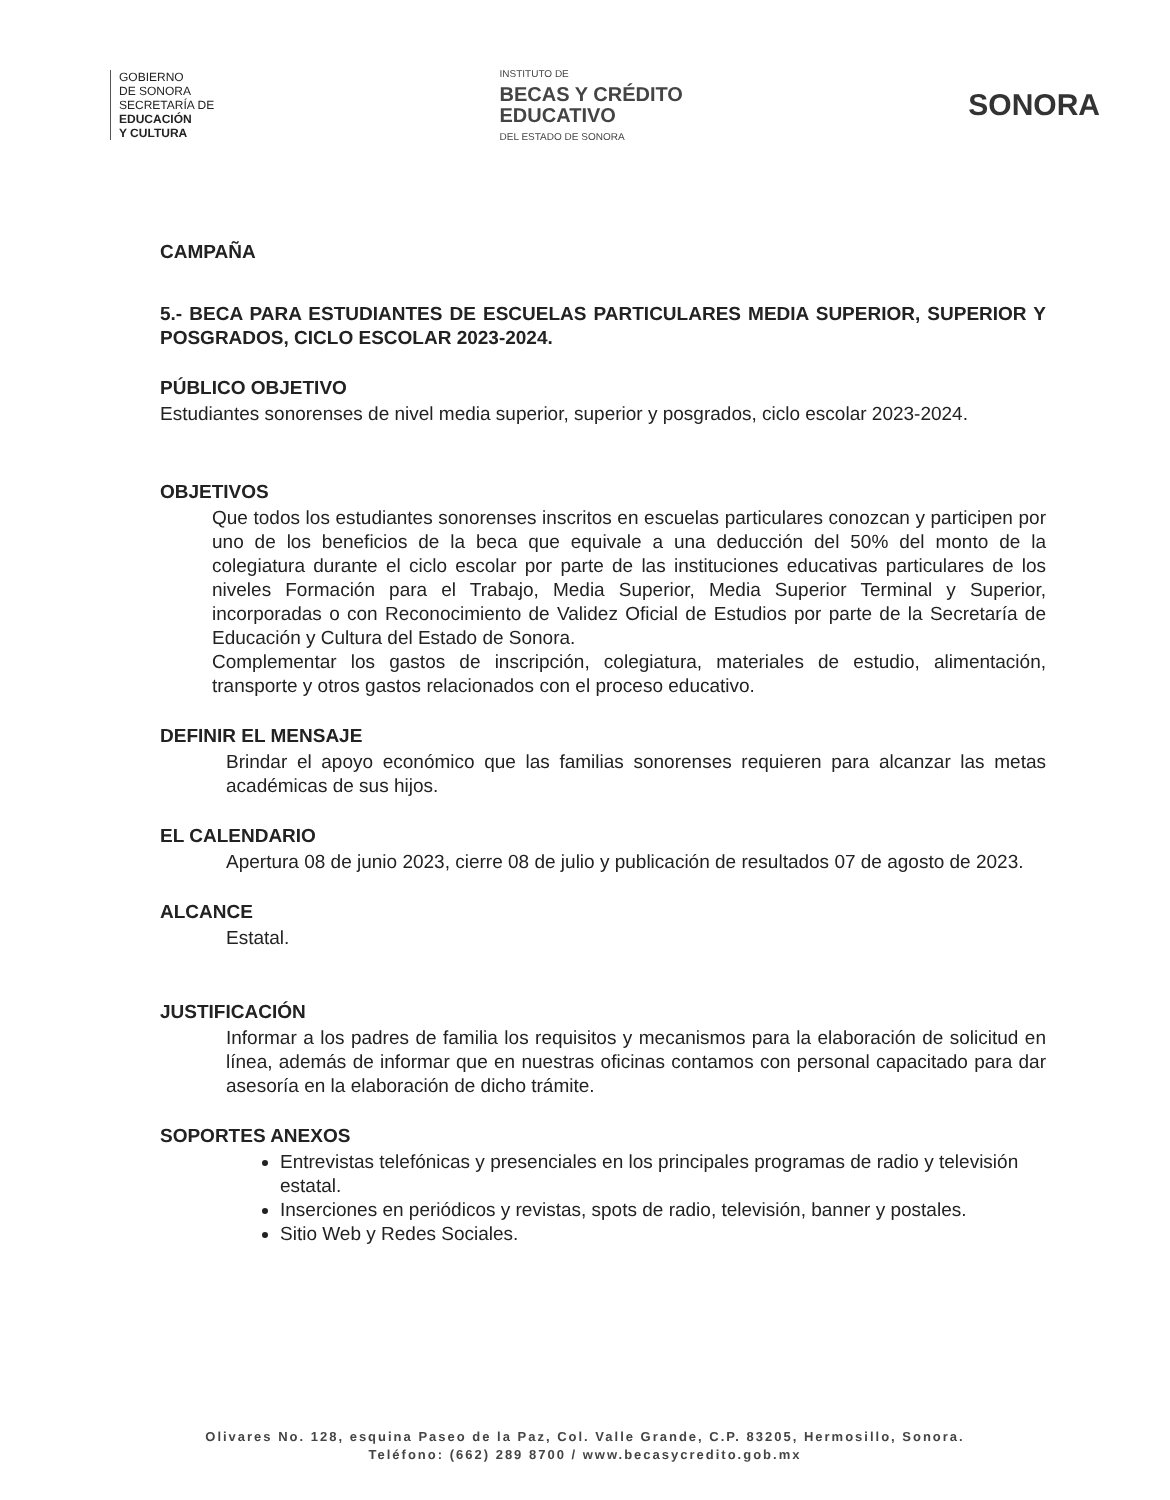GOBIERNO
DE SONORA
SECRETARÍA DE
EDUCACIÓN
Y CULTURA
INSTITUTO DE
BECAS Y CRÉDITO
EDUCATIVO
DEL ESTADO DE SONORA
SONORA
CAMPAÑA
5.- BECA PARA ESTUDIANTES DE ESCUELAS PARTICULARES MEDIA SUPERIOR, SUPERIOR Y POSGRADOS, CICLO ESCOLAR 2023-2024.
PÚBLICO OBJETIVO
Estudiantes sonorenses de nivel media superior, superior y posgrados, ciclo escolar 2023-2024.
OBJETIVOS
Que todos los estudiantes sonorenses inscritos en escuelas particulares conozcan y participen por uno de los beneficios de la beca que equivale a una deducción del 50% del monto de la colegiatura durante el ciclo escolar por parte de las instituciones educativas particulares de los niveles Formación para el Trabajo, Media Superior, Media Superior Terminal y Superior, incorporadas o con Reconocimiento de Validez Oficial de Estudios por parte de la Secretaría de Educación y Cultura del Estado de Sonora.
Complementar los gastos de inscripción, colegiatura, materiales de estudio, alimentación, transporte y otros gastos relacionados con el proceso educativo.
DEFINIR EL MENSAJE
Brindar el apoyo económico que las familias sonorenses requieren para alcanzar las metas académicas de sus hijos.
EL CALENDARIO
Apertura 08 de junio 2023, cierre 08 de julio y publicación de resultados 07 de agosto de 2023.
ALCANCE
Estatal.
JUSTIFICACIÓN
Informar a los padres de familia los requisitos y mecanismos para la elaboración de solicitud en línea, además de informar que en nuestras oficinas contamos con personal capacitado para dar asesoría en la elaboración de dicho trámite.
SOPORTES ANEXOS
Entrevistas telefónicas y presenciales en los principales programas de radio y televisión estatal.
Inserciones en periódicos y revistas, spots de radio, televisión, banner y postales.
Sitio Web y Redes Sociales.
Olivares No. 128, esquina Paseo de la Paz, Col. Valle Grande, C.P. 83205, Hermosillo, Sonora.
Teléfono: (662) 289 8700 / www.becasycredito.gob.mx